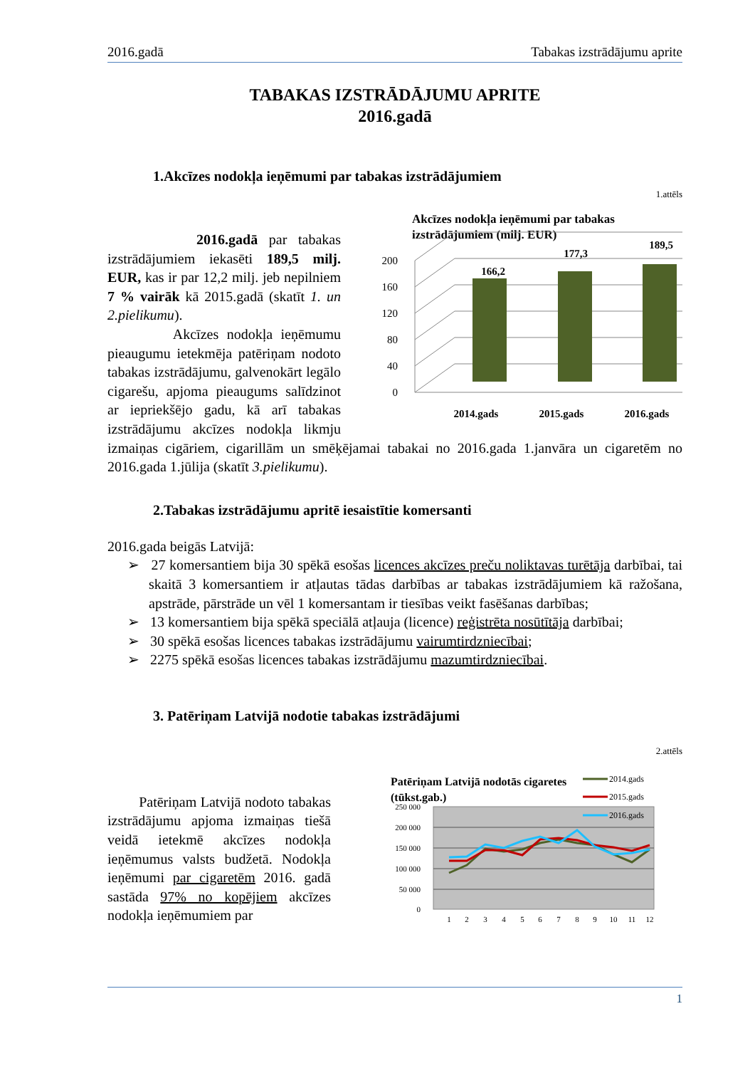2016.gadā Tabakas izstrādājumu aprite
TABAKAS IZSTRĀDĀJUMU APRITE
2016.gadā
1.Akcīzes nodokļa ieņēmumi par tabakas izstrādājumiem
1.attēls
Akcīzes nodokļa ieņēmumi par tabakas
izstrādājumiem (milj. EUR)
0
40
80
120
160
200
166,2
177,3
189,5
2014.gads
2015.gads
2016.gads
2016.gadā par tabakas izstrādājumiem iekasēti 189,5 milj. EUR, kas ir par 12,2 milj. jeb nepilniem 7 % vairāk kā 2015.gadā (skatīt 1. un 2.pielikumu).
Akcīzes nodokļa ieņēmumu pieaugumu ietekmēja patēriņam nodoto tabakas izstrādājumu, galvenokārt legālo cigarešu, apjoma pieaugums salīdzinot ar iepriekšējo gadu, kā arī tabakas izstrādājumu akcīzes nodokļa likmju izmaiņas cigāriem, cigarillām un smēķējamai tabakai no 2016.gada 1.janvāra un cigaretēm no 2016.gada 1.jūlija (skatīt 3.pielikumu).
2.Tabakas izstrādājumu apritē iesaistītie komersanti
2016.gada beigās Latvijā:
➢ 27 komersantiem bija 30 spēkā esošas licences akcīzes preču noliktavas turētāja darbībai, tai skaitā 3 komersantiem ir atļautas tādas darbības ar tabakas izstrādājumiem kā ražošana, apstrāde, pārstrāde un vēl 1 komersantam ir tiesības veikt fasēšanas darbības;
➢ 13 komersantiem bija spēkā speciālā atļauja (licence) reģistrēta nosūtītāja darbībai;
➢ 30 spēkā esošas licences tabakas izstrādājumu vairumtirdzniecībai;
➢ 2275 spēkā esošas licences tabakas izstrādājumu mazumtirdzniecībai.
3. Patēriņam Latvijā nodotie tabakas izstrādājumi
2.attēls
Patēriņam Latvijā nodotās cigaretes
(tūkst.gab.)
250 000
200 000
150 000
100 000
50 000
0
1
2
3
4
5
6
7
8
9
10
11
12
2014.gads
2015.gads
2016.gads
Patēriņam Latvijā nodoto tabakas izstrādājumu apjoma izmaiņas tiešā veidā ietekmē akcīzes nodokļa ieņēmumus valsts budžetā. Nodokļa ieņēmumi par cigaretēm 2016. gadā sastāda 97% no kopējiem akcīzes nodokļa ieņēmumiem par
1